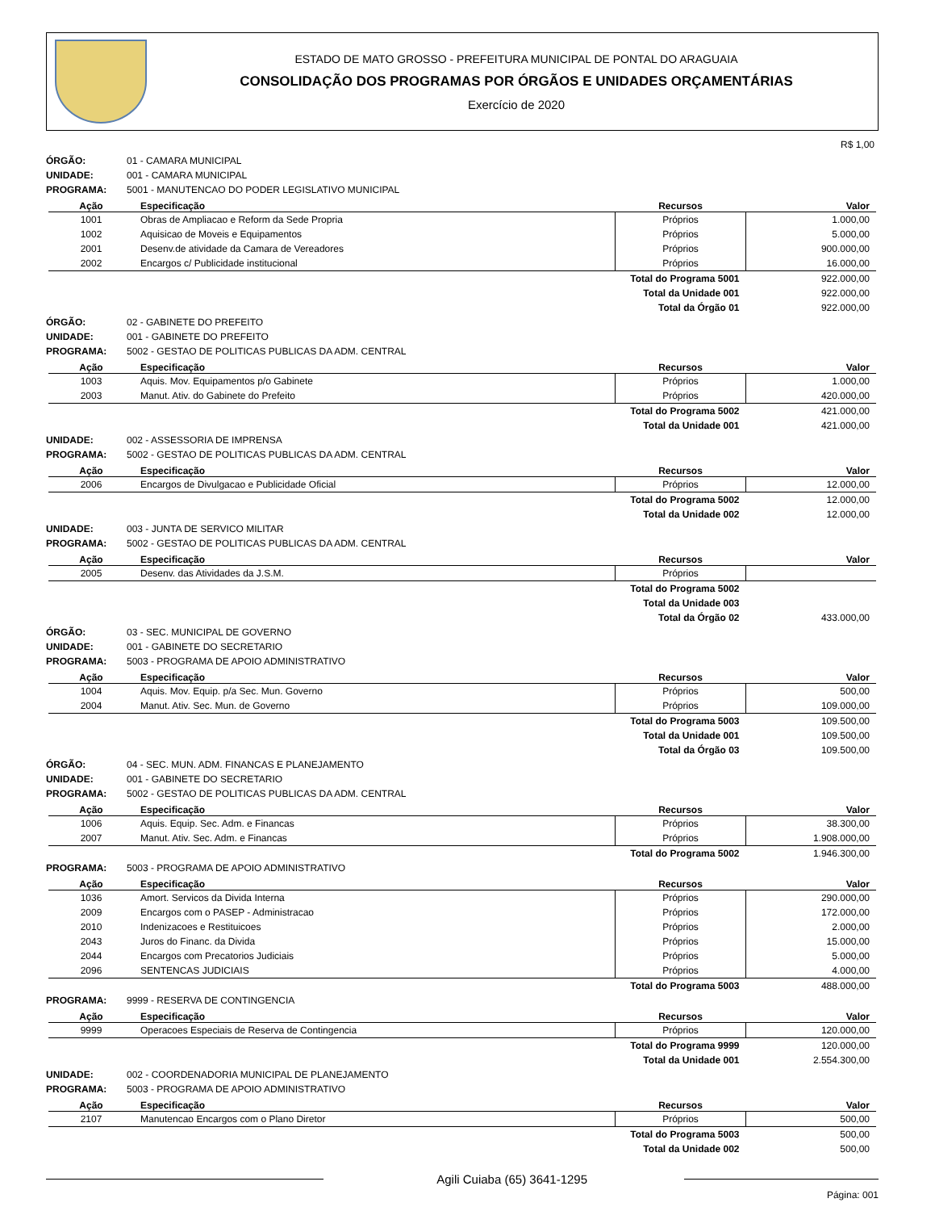ESTADO DE MATO GROSSO - PREFEITURA MUNICIPAL DE PONTAL DO ARAGUAIA
CONSOLIDAÇÃO DOS PROGRAMAS POR ÓRGÃOS E UNIDADES ORÇAMENTÁRIAS
Exercício de 2020
R$ 1,00
ÓRGÃO: 01 - CAMARA MUNICIPAL
UNIDADE: 001 - CAMARA MUNICIPAL
PROGRAMA: 5001 - MANUTENCAO DO PODER LEGISLATIVO MUNICIPAL
| Ação | Especificação | Recursos | Valor |
| --- | --- | --- | --- |
| 1001 | Obras de Ampliacao e Reform da Sede Propria | Próprios | 1.000,00 |
| 1002 | Aquisicao de Moveis e Equipamentos | Próprios | 5.000,00 |
| 2001 | Desenv.de atividade da Camara de Vereadores | Próprios | 900.000,00 |
| 2002 | Encargos c/ Publicidade institucional | Próprios | 16.000,00 |
| Total do Programa 5001 | | | 922.000,00 |
| Total da Unidade 001 | | | 922.000,00 |
| Total da Órgão 01 | | | 922.000,00 |
ÓRGÃO: 02 - GABINETE DO PREFEITO
UNIDADE: 001 - GABINETE DO PREFEITO
PROGRAMA: 5002 - GESTAO DE POLITICAS PUBLICAS DA ADM. CENTRAL
| Ação | Especificação | Recursos | Valor |
| --- | --- | --- | --- |
| 1003 | Aquis. Mov. Equipamentos p/o Gabinete | Próprios | 1.000,00 |
| 2003 | Manut. Ativ. do Gabinete do Prefeito | Próprios | 420.000,00 |
| Total do Programa 5002 | | | 421.000,00 |
| Total da Unidade 001 | | | 421.000,00 |
UNIDADE: 002 - ASSESSORIA DE IMPRENSA
PROGRAMA: 5002 - GESTAO DE POLITICAS PUBLICAS DA ADM. CENTRAL
| Ação | Especificação | Recursos | Valor |
| --- | --- | --- | --- |
| 2006 | Encargos de Divulgacao e Publicidade Oficial | Próprios | 12.000,00 |
| Total do Programa 5002 | | | 12.000,00 |
| Total da Unidade 002 | | | 12.000,00 |
UNIDADE: 003 - JUNTA DE SERVICO MILITAR
PROGRAMA: 5002 - GESTAO DE POLITICAS PUBLICAS DA ADM. CENTRAL
| Ação | Especificação | Recursos | Valor |
| --- | --- | --- | --- |
| 2005 | Desenv. das Atividades da J.S.M. | Próprios | |
| Total do Programa 5002 | | | |
| Total da Unidade 003 | | | |
| Total da Órgão 02 | | | 433.000,00 |
ÓRGÃO: 03 - SEC. MUNICIPAL DE GOVERNO
UNIDADE: 001 - GABINETE DO SECRETARIO
PROGRAMA: 5003 - PROGRAMA DE APOIO ADMINISTRATIVO
| Ação | Especificação | Recursos | Valor |
| --- | --- | --- | --- |
| 1004 | Aquis. Mov. Equip. p/a Sec. Mun. Governo | Próprios | 500,00 |
| 2004 | Manut. Ativ. Sec. Mun. de Governo | Próprios | 109.000,00 |
| Total do Programa 5003 | | | 109.500,00 |
| Total da Unidade 001 | | | 109.500,00 |
| Total da Órgão 03 | | | 109.500,00 |
ÓRGÃO: 04 - SEC. MUN. ADM. FINANCAS E PLANEJAMENTO
UNIDADE: 001 - GABINETE DO SECRETARIO
PROGRAMA: 5002 - GESTAO DE POLITICAS PUBLICAS DA ADM. CENTRAL
| Ação | Especificação | Recursos | Valor |
| --- | --- | --- | --- |
| 1006 | Aquis. Equip. Sec. Adm. e Financas | Próprios | 38.300,00 |
| 2007 | Manut. Ativ. Sec. Adm. e Financas | Próprios | 1.908.000,00 |
| Total do Programa 5002 | | | 1.946.300,00 |
PROGRAMA: 5003 - PROGRAMA DE APOIO ADMINISTRATIVO
| Ação | Especificação | Recursos | Valor |
| --- | --- | --- | --- |
| 1036 | Amort. Servicos da Divida Interna | Próprios | 290.000,00 |
| 2009 | Encargos com o PASEP - Administracao | Próprios | 172.000,00 |
| 2010 | Indenizacoes e Restituicoes | Próprios | 2.000,00 |
| 2043 | Juros do Financ. da Divida | Próprios | 15.000,00 |
| 2044 | Encargos com Precatorios Judiciais | Próprios | 5.000,00 |
| 2096 | SENTENCAS JUDICIAIS | Próprios | 4.000,00 |
| Total do Programa 5003 | | | 488.000,00 |
PROGRAMA: 9999 - RESERVA DE CONTINGENCIA
| Ação | Especificação | Recursos | Valor |
| --- | --- | --- | --- |
| 9999 | Operacoes Especiais de Reserva de Contingencia | Próprios | 120.000,00 |
| Total do Programa 9999 | | | 120.000,00 |
| Total da Unidade 001 | | | 2.554.300,00 |
UNIDADE: 002 - COORDENADORIA MUNICIPAL DE PLANEJAMENTO
PROGRAMA: 5003 - PROGRAMA DE APOIO ADMINISTRATIVO
| Ação | Especificação | Recursos | Valor |
| --- | --- | --- | --- |
| 2107 | Manutencao Encargos com o Plano Diretor | Próprios | 500,00 |
| Total do Programa 5003 | | | 500,00 |
| Total da Unidade 002 | | | 500,00 |
Agili Cuiaba (65) 3641-1295
Página: 001